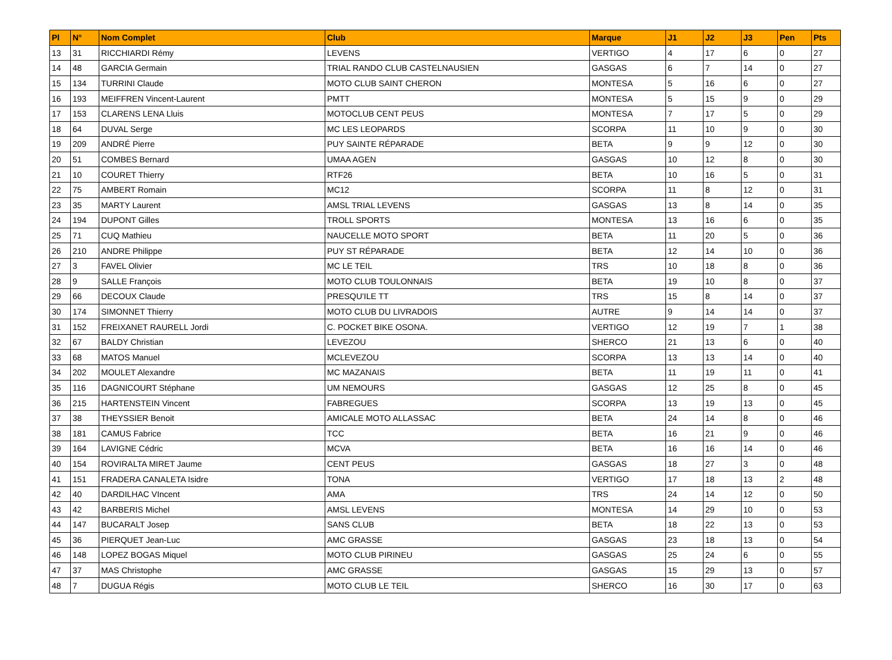| Pl | N° | Nom Complet | Club | Marque | J1 | J2 | J3 | Pen | Pts |
| --- | --- | --- | --- | --- | --- | --- | --- | --- | --- |
| 13 | 31 | RICCHIARDI Rémy | LEVENS | VERTIGO | 4 | 17 | 6 | 0 | 27 |
| 14 | 48 | GARCIA Germain | TRIAL RANDO CLUB CASTELNAUSIEN | GASGAS | 6 | 7 | 14 | 0 | 27 |
| 15 | 134 | TURRINI Claude | MOTO CLUB SAINT CHERON | MONTESA | 5 | 16 | 6 | 0 | 27 |
| 16 | 193 | MEIFFREN Vincent-Laurent | PMTT | MONTESA | 5 | 15 | 9 | 0 | 29 |
| 17 | 153 | CLARENS LENA Lluis | MOTOCLUB CENT PEUS | MONTESA | 7 | 17 | 5 | 0 | 29 |
| 18 | 64 | DUVAL Serge | MC LES LEOPARDS | SCORPA | 11 | 10 | 9 | 0 | 30 |
| 19 | 209 | ANDRÉ Pierre | PUY SAINTE RÉPARADE | BETA | 9 | 9 | 12 | 0 | 30 |
| 20 | 51 | COMBES Bernard | UMAA AGEN | GASGAS | 10 | 12 | 8 | 0 | 30 |
| 21 | 10 | COURET Thierry | RTF26 | BETA | 10 | 16 | 5 | 0 | 31 |
| 22 | 75 | AMBERT Romain | MC12 | SCORPA | 11 | 8 | 12 | 0 | 31 |
| 23 | 35 | MARTY Laurent | AMSL TRIAL LEVENS | GASGAS | 13 | 8 | 14 | 0 | 35 |
| 24 | 194 | DUPONT Gilles | TROLL SPORTS | MONTESA | 13 | 16 | 6 | 0 | 35 |
| 25 | 71 | CUQ Mathieu | NAUCELLE MOTO SPORT | BETA | 11 | 20 | 5 | 0 | 36 |
| 26 | 210 | ANDRE Philippe | PUY ST RÉPARADE | BETA | 12 | 14 | 10 | 0 | 36 |
| 27 | 3 | FAVEL Olivier | MC LE TEIL | TRS | 10 | 18 | 8 | 0 | 36 |
| 28 | 9 | SALLE François | MOTO CLUB TOULONNAIS | BETA | 19 | 10 | 8 | 0 | 37 |
| 29 | 66 | DECOUX Claude | PRESQU'ILE TT | TRS | 15 | 8 | 14 | 0 | 37 |
| 30 | 174 | SIMONNET Thierry | MOTO CLUB DU LIVRADOIS | AUTRE | 9 | 14 | 14 | 0 | 37 |
| 31 | 152 | FREIXANET RAURELL Jordi | C. POCKET BIKE OSONA. | VERTIGO | 12 | 19 | 7 | 1 | 38 |
| 32 | 67 | BALDY Christian | LEVEZOU | SHERCO | 21 | 13 | 6 | 0 | 40 |
| 33 | 68 | MATOS Manuel | MCLEVEZOU | SCORPA | 13 | 13 | 14 | 0 | 40 |
| 34 | 202 | MOULET Alexandre | MC MAZANAIS | BETA | 11 | 19 | 11 | 0 | 41 |
| 35 | 116 | DAGNICOURT Stéphane | UM NEMOURS | GASGAS | 12 | 25 | 8 | 0 | 45 |
| 36 | 215 | HARTENSTEIN Vincent | FABREGUES | SCORPA | 13 | 19 | 13 | 0 | 45 |
| 37 | 38 | THEYSSIER Benoit | AMICALE MOTO ALLASSAC | BETA | 24 | 14 | 8 | 0 | 46 |
| 38 | 181 | CAMUS Fabrice | TCC | BETA | 16 | 21 | 9 | 0 | 46 |
| 39 | 164 | LAVIGNE Cédric | MCVA | BETA | 16 | 16 | 14 | 0 | 46 |
| 40 | 154 | ROVIRALTA MIRET Jaume | CENT PEUS | GASGAS | 18 | 27 | 3 | 0 | 48 |
| 41 | 151 | FRADERA CANALETA Isidre | TONA | VERTIGO | 17 | 18 | 13 | 2 | 48 |
| 42 | 40 | DARDILHAC VIncent | AMA | TRS | 24 | 14 | 12 | 0 | 50 |
| 43 | 42 | BARBERIS Michel | AMSL LEVENS | MONTESA | 14 | 29 | 10 | 0 | 53 |
| 44 | 147 | BUCARALT Josep | SANS CLUB | BETA | 18 | 22 | 13 | 0 | 53 |
| 45 | 36 | PIERQUET Jean-Luc | AMC GRASSE | GASGAS | 23 | 18 | 13 | 0 | 54 |
| 46 | 148 | LOPEZ BOGAS Miquel | MOTO CLUB PIRINEU | GASGAS | 25 | 24 | 6 | 0 | 55 |
| 47 | 37 | MAS Christophe | AMC GRASSE | GASGAS | 15 | 29 | 13 | 0 | 57 |
| 48 | 7 | DUGUA Régis | MOTO CLUB LE TEIL | SHERCO | 16 | 30 | 17 | 0 | 63 |